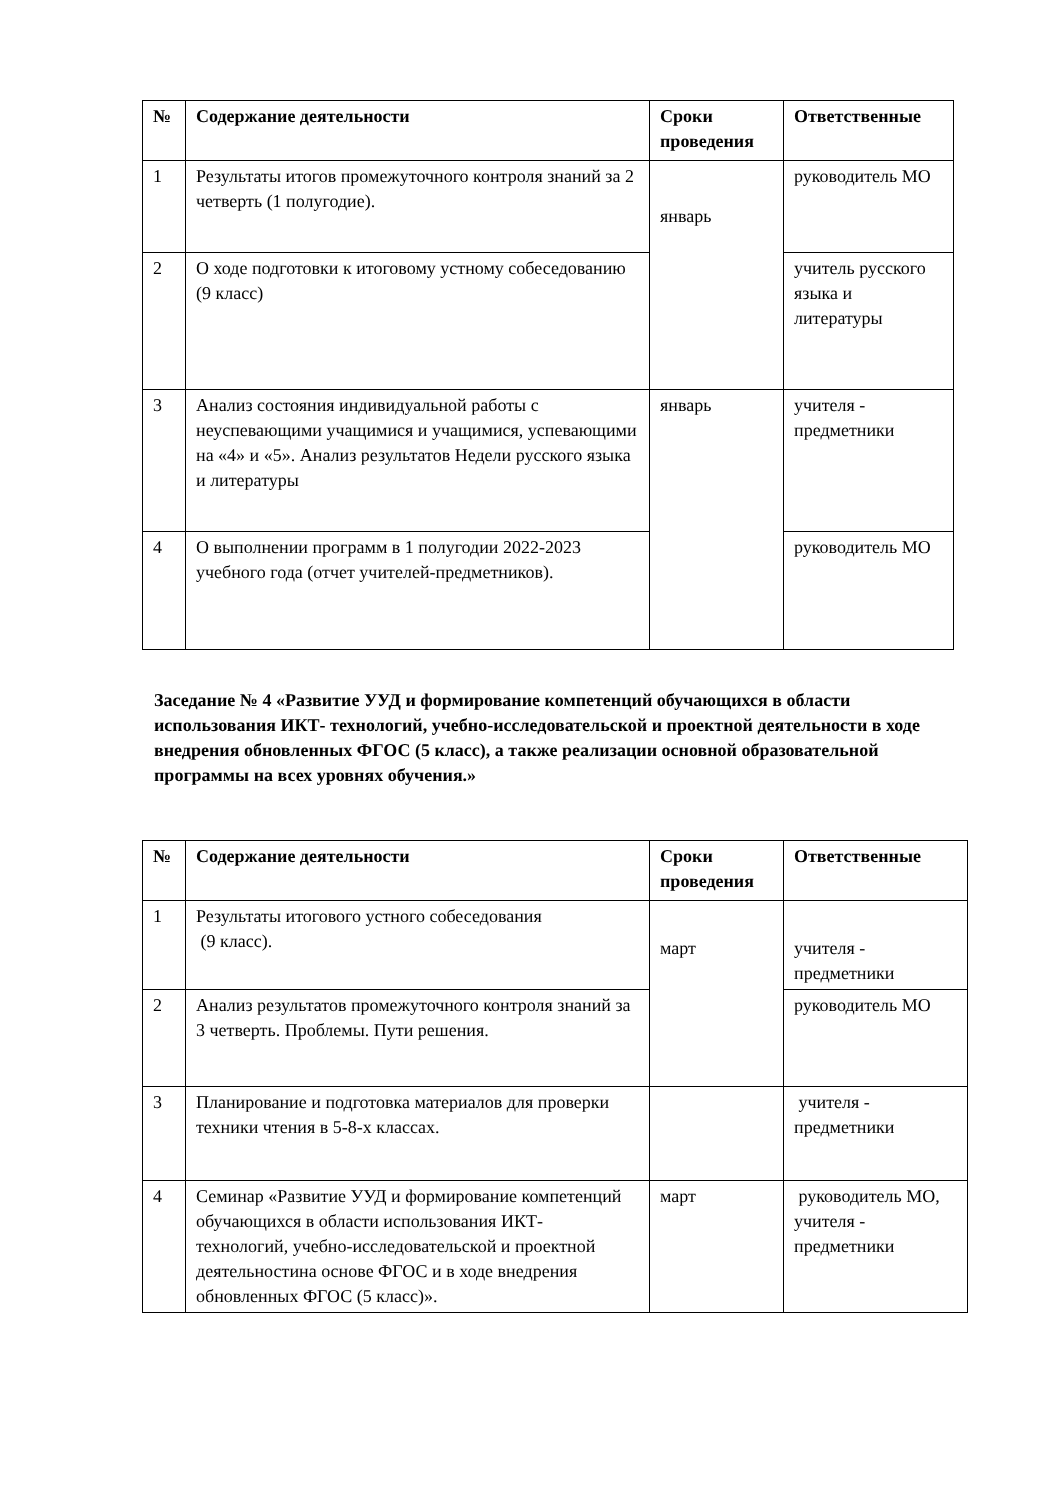| № | Содержание деятельности | Сроки проведения | Ответственные |
| --- | --- | --- | --- |
| 1 | Результаты итогов промежуточного контроля знаний за 2 четверть (1 полугодие). | январь | руководитель МО |
| 2 | О ходе подготовки к итоговому устному собеседованию (9 класс) | | учитель русского языка и литературы |
| 3 | Анализ состояния индивидуальной работы с неуспевающими учащимися и учащимися, успевающими на «4» и «5». Анализ результатов Недели русского языка и литературы | январь | учителя - предметники |
| 4 | О выполнении программ в 1 полугодии 2022-2023 учебного года (отчет учителей-предметников). | | руководитель МО |
Заседание № 4 «Развитие УУД и формирование компетенций обучающихся в области использования ИКТ- технологий, учебно-исследовательской и проектной деятельности в ходе внедрения обновленных ФГОС (5 класс), а также реализации основной образовательной программы на всех уровнях обучения.»
| № | Содержание деятельности | Сроки проведения | Ответственные |
| --- | --- | --- | --- |
| 1 | Результаты итогового устного собеседования (9 класс). | март | учителя - предметники |
| 2 | Анализ результатов промежуточного контроля знаний за 3 четверть. Проблемы. Пути решения. | | руководитель МО |
| 3 | Планирование и подготовка материалов для проверки техники чтения в 5-8-х классах. | | учителя - предметники |
| 4 | Семинар «Развитие УУД и формирование компетенций обучающихся в области использования ИКТ- технологий, учебно-исследовательской и проектной деятельностина основе ФГОС и в ходе внедрения обновленных ФГОС (5 класс)». | март | руководитель МО, учителя - предметники |